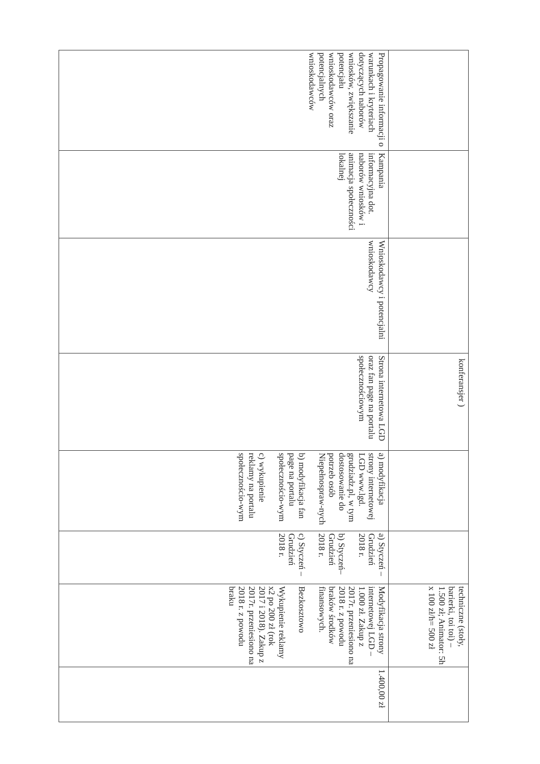| | | | konferansjer ) | | | techniczne (stoły, barierki, toi toi) – 1.500 zł; Animator: 5h x 100 zł/h= 500 zł | |
| Propagowanie informacji o warunkach i kryteriach dotyczących naborów wniosków, zwiększanie potencjału wnioskodawców oraz potencjalnych wnioskodawców | Kampania informacyjna dot. naborów wniosków i animacja społeczności lokalnej | Wnioskodawcy i potencjalni wnioskodawcy | Strona internetowa LGD oraz fan page na portalu społecznościowym | a) modyfikacja strony internetowej LGD www.lgd. grudziadz.pl, w tym dostosowanie do potrzeb osób Niepełnospraw-nych b) modyfikacja fan page na portalu społecznościo-wym c) wykupienie reklamy na portalu społecznościo-wym | a) Styczeń – Grudzień 2018 r. b) Styczeń– Grudzień 2018 r. c) Styczeń – Grudzień 2018 r. | Modyfikacja strony internetowej LGD – 1.000 zł. Zakup z 2017r. przeniesiono na 2018 r. z powodu braków środków finansowych. Bezkosztowo Wykupienie reklamy x2 po 200 zł (rok 2017 i 2018). Zakup z 2017r. przeniesiono na 2018 r. z powodu braku | 1.400,00 zł |